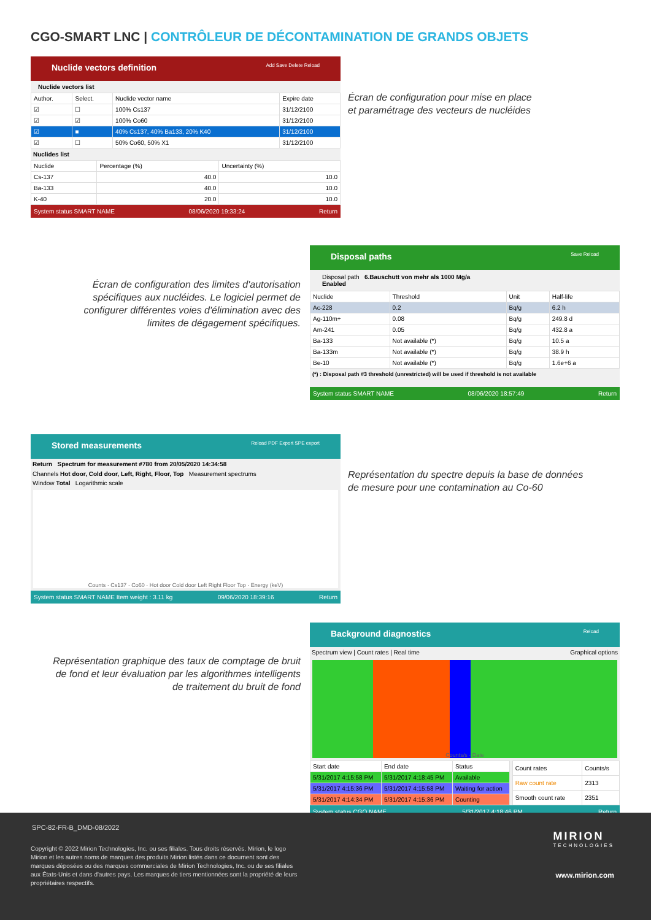CGO-SMART LNC | CONTRÔLEUR DE DÉCONTAMINATION DE GRANDS OBJETS
Nuclide vectors definition Add Save Delete Reload
Nuclide vectors list
| Author. | Select. | Nuclide vector name | Expire date |
| --- | --- | --- | --- |
| ☑ | ☐ | 100% Cs137 | 31/12/2100 |
| ☑ | ☑ | 100% Co60 | 31/12/2100 |
| ☑ | ■ | 40% Cs137, 40% Ba133, 20% K40 | 31/12/2100 |
| ☑ | ☐ | 50% Co60, 50% X1 | 31/12/2100 |
Nuclides list
| Nuclide | Percentage (%) | Uncertainty (%) |
| --- | --- | --- |
| Cs-137 | 40.0 | 10.0 |
| Ba-133 | 40.0 | 10.0 |
| K-40 | 20.0 | 10.0 |
System status SMART NAME 08/06/2020 19:33:24 Return
Écran de configuration pour mise en place
et paramétrage des vecteurs de nucléides
Disposal paths Save Reload
Disposal path 6.Bauschutt von mehr als 1000 Mg/a
Enabled
| Nuclide | Threshold | Unit | Half-life |
| --- | --- | --- | --- |
| Ac-228 | 0.2 | Bq/g | 6.2 h |
| Ag-110m+ | 0.08 | Bq/g | 249.8 d |
| Am-241 | 0.05 | Bq/g | 432.8 a |
| Ba-133 | Not available (*) | Bq/g | 10.5 a |
| Ba-133m | Not available (*) | Bq/g | 38.9 h |
| Be-10 | Not available (*) | Bq/g | 1.6e+6 a |
(*) : Disposal path #3 threshold (unrestricted) will be used if threshold is not available
System status SMART NAME 08/06/2020 18:57:49 Return
Écran de configuration des limites d'autorisation spécifiques aux nucléides. Le logiciel permet de configurer différentes voies d'élimination avec des limites de dégagement spécifiques.
Stored measurements Reload PDF Export SPE export
Return Spectrum for measurement #780 from 20/05/2020 14:34:58
Channels Hot door, Cold door, Left, Right, Floor, Top Measurement spectrums
Window Total Logarithmic scale
Counts · Cs137 · Co60 · Hot door Cold door Left Right Floor Top · Energy (keV)
System status SMART NAME Item weight : 3.11 kg 09/06/2020 18:39:16 Return
Représentation du spectre depuis la base de données
de mesure pour une contamination au Co-60
Background diagnostics Reload
Spectrum view | Count rates | Real time Graphical options
Counts/s · Date
| Start date | End date | Status |
| --- | --- | --- |
| 5/31/2017 4:15:58 PM | 5/31/2017 4:18:45 PM | Available |
| 5/31/2017 4:15:36 PM | 5/31/2017 4:15:58 PM | Waiting for action |
| 5/31/2017 4:14:34 PM | 5/31/2017 4:15:36 PM | Counting |
| Count rates | Counts/s |
| --- | --- |
| Raw count rate | 2313 |
| Smooth count rate | 2351 |
System status CGO NAME 5/31/2017 4:18:46 PM Return
Représentation graphique des taux de comptage de bruit de fond et leur évaluation par les algorithmes intelligents de traitement du bruit de fond
SPC-82-FR-B_DMD-08/2022
Copyright © 2022 Mirion Technologies, Inc. ou ses filiales. Tous droits réservés. Mirion, le logo Mirion et les autres noms de marques des produits Mirion listés dans ce document sont des marques déposées ou des marques commerciales de Mirion Technologies, Inc. ou de ses filiales aux États-Unis et dans d'autres pays. Les marques de tiers mentionnées sont la propriété de leurs propriétaires respectifs.
MIRION
TECHNOLOGIES
www.mirion.com